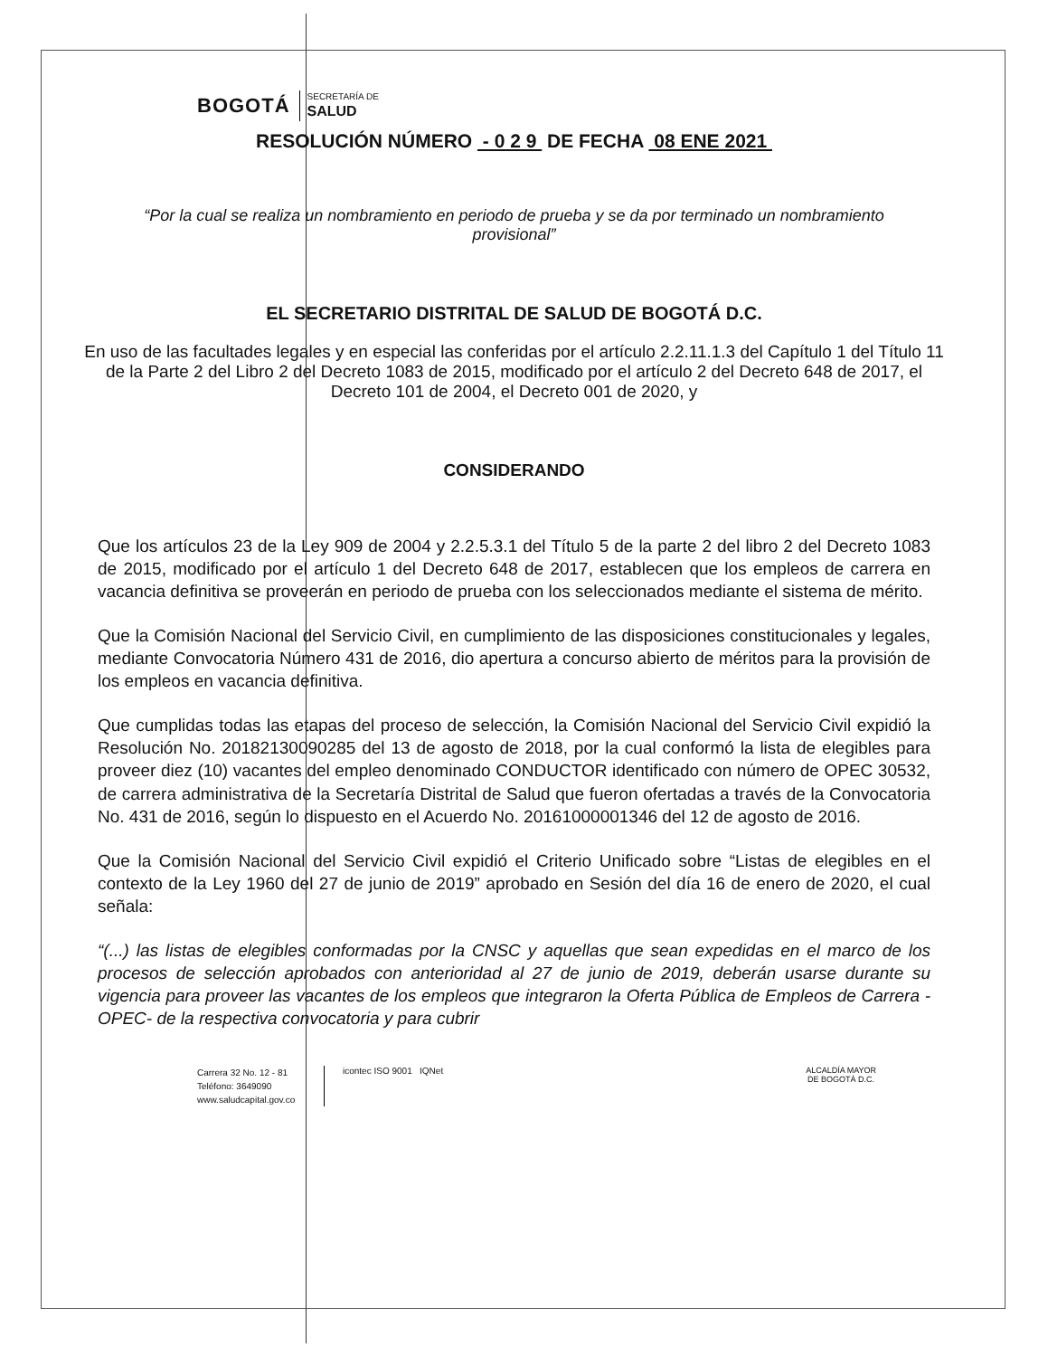BOGOTÁ
SECRETARÍA DE
SALUD
RESOLUCIÓN NÚMERO - 0 2 9 DE FECHA 08 ENE 2021
“Por la cual se realiza un nombramiento en periodo de prueba y se da por terminado un nombramiento provisional”
EL SECRETARIO DISTRITAL DE SALUD DE BOGOTÁ D.C.
En uso de las facultades legales y en especial las conferidas por el artículo 2.2.11.1.3 del Capítulo 1 del Título 11 de la Parte 2 del Libro 2 del Decreto 1083 de 2015, modificado por el artículo 2 del Decreto 648 de 2017, el Decreto 101 de 2004, el Decreto 001 de 2020, y
CONSIDERANDO
Que los artículos 23 de la Ley 909 de 2004 y 2.2.5.3.1 del Título 5 de la parte 2 del libro 2 del Decreto 1083 de 2015, modificado por el artículo 1 del Decreto 648 de 2017, establecen que los empleos de carrera en vacancia definitiva se proveerán en periodo de prueba con los seleccionados mediante el sistema de mérito.
Que la Comisión Nacional del Servicio Civil, en cumplimiento de las disposiciones constitucionales y legales, mediante Convocatoria Número 431 de 2016, dio apertura a concurso abierto de méritos para la provisión de los empleos en vacancia definitiva.
Que cumplidas todas las etapas del proceso de selección, la Comisión Nacional del Servicio Civil expidió la Resolución No. 20182130090285 del 13 de agosto de 2018, por la cual conformó la lista de elegibles para proveer diez (10) vacantes del empleo denominado CONDUCTOR identificado con número de OPEC 30532, de carrera administrativa de la Secretaría Distrital de Salud que fueron ofertadas a través de la Convocatoria No. 431 de 2016, según lo dispuesto en el Acuerdo No. 20161000001346 del 12 de agosto de 2016.
Que la Comisión Nacional del Servicio Civil expidió el Criterio Unificado sobre “Listas de elegibles en el contexto de la Ley 1960 del 27 de junio de 2019” aprobado en Sesión del día 16 de enero de 2020, el cual señala:
“(...) las listas de elegibles conformadas por la CNSC y aquellas que sean expedidas en el marco de los procesos de selección aprobados con anterioridad al 27 de junio de 2019, deberán usarse durante su vigencia para proveer las vacantes de los empleos que integraron la Oferta Pública de Empleos de Carrera -OPEC- de la respectiva convocatoria y para cubrir
Carrera 32 No. 12 - 81
Teléfono: 3649090
www.saludcapital.gov.co
icontec ISO 9001 IQNet ALCALDÍA MAYOR
DE BOGOTÁ D.C.